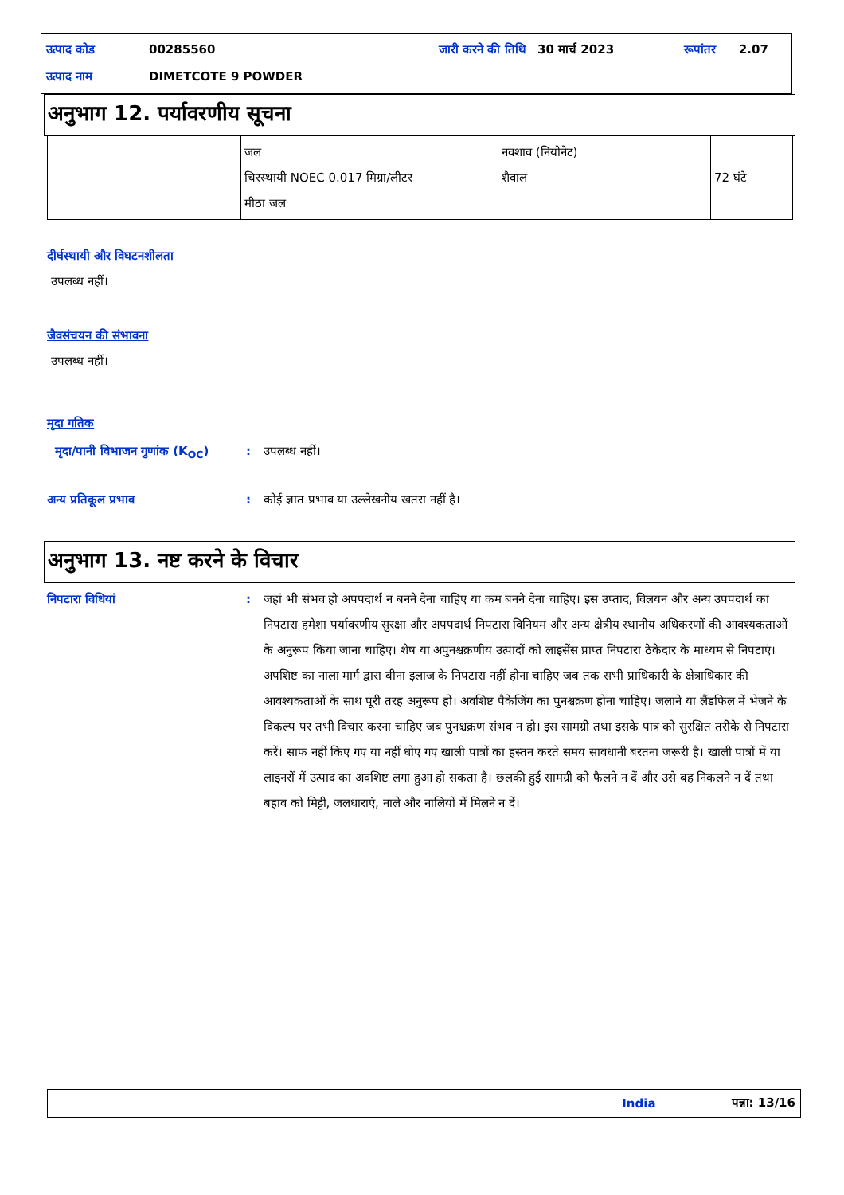| उत्पाद कोड | 00285560 | जारी करने की तिथि | 30 मार्च 2023 | रूपांतर | 2.07 |
| उत्पाद नाम | DIMETCOTE 9 POWDER | | | | |
अनुभाग 12. पर्यावरणीय सूचना
| | जल चिरस्थायी NOEC 0.017 मिग्रा/लीटर मीठा जल | नवशाव (नियोनेट) शैवाल | 72 घंटे |
दीर्घस्थायी और विघटनशीलता
उपलब्ध नहीं।
जैवसंचयन की संभावना
उपलब्ध नहीं।
मृदा गतिक
मृदा/पानी विभाजन गुणांक (K<sub>OC</sub>)
: उपलब्ध नहीं।
अन्य प्रतिकूल प्रभाव : कोई ज्ञात प्रभाव या उल्लेखनीय खतरा नहीं है।
अनुभाग 13. नष्ट करने के विचार
निपटारा विधियां : जहां भी संभव हो अपपदार्थ न बनने देना चाहिए या कम बनने देना चाहिए। इस उप्ताद, विलयन और अन्य उपपदार्थ का निपटारा हमेशा पर्यावरणीय सुरक्षा और अपपदार्थ निपटारा विनियम और अन्य क्षेत्रीय स्थानीय अधिकरणों की आवश्यकताओं के अनुरूप किया जाना चाहिए। शेष या अपुनश्चक्रणीय उत्पादों को लाइसेंस प्राप्त निपटारा ठेकेदार के माध्यम से निपटाएं। अपशिष्ट का नाला मार्ग द्वारा बीना इलाज के निपटारा नहीं होना चाहिए जब तक सभी प्राधिकारी के क्षेत्राधिकार की आवश्यकताओं के साथ पूरी तरह अनुरूप हो। अवशिष्ट पैकेजिंग का पुनश्चक्रण होना चाहिए। जलाने या लैंडफिल में भेजने के विकल्प पर तभी विचार करना चाहिए जब पुनश्चक्रण संभव न हो। इस सामग्री तथा इसके पात्र को सुरक्षित तरीके से निपटारा करें। साफ नहीं किए गए या नहीं धोए गए खाली पात्रों का हस्तन करते समय सावधानी बरतना जरूरी है। खाली पात्रों में या लाइनरों में उत्पाद का अवशिष्ट लगा हुआ हो सकता है। छलकी हुई सामग्री को फैलने न दें और उसे बह निकलने न दें तथा बहाव को मिट्टी, जलधाराएं, नाले और नालियों में मिलने न दें।
India पन्ना: 13/16